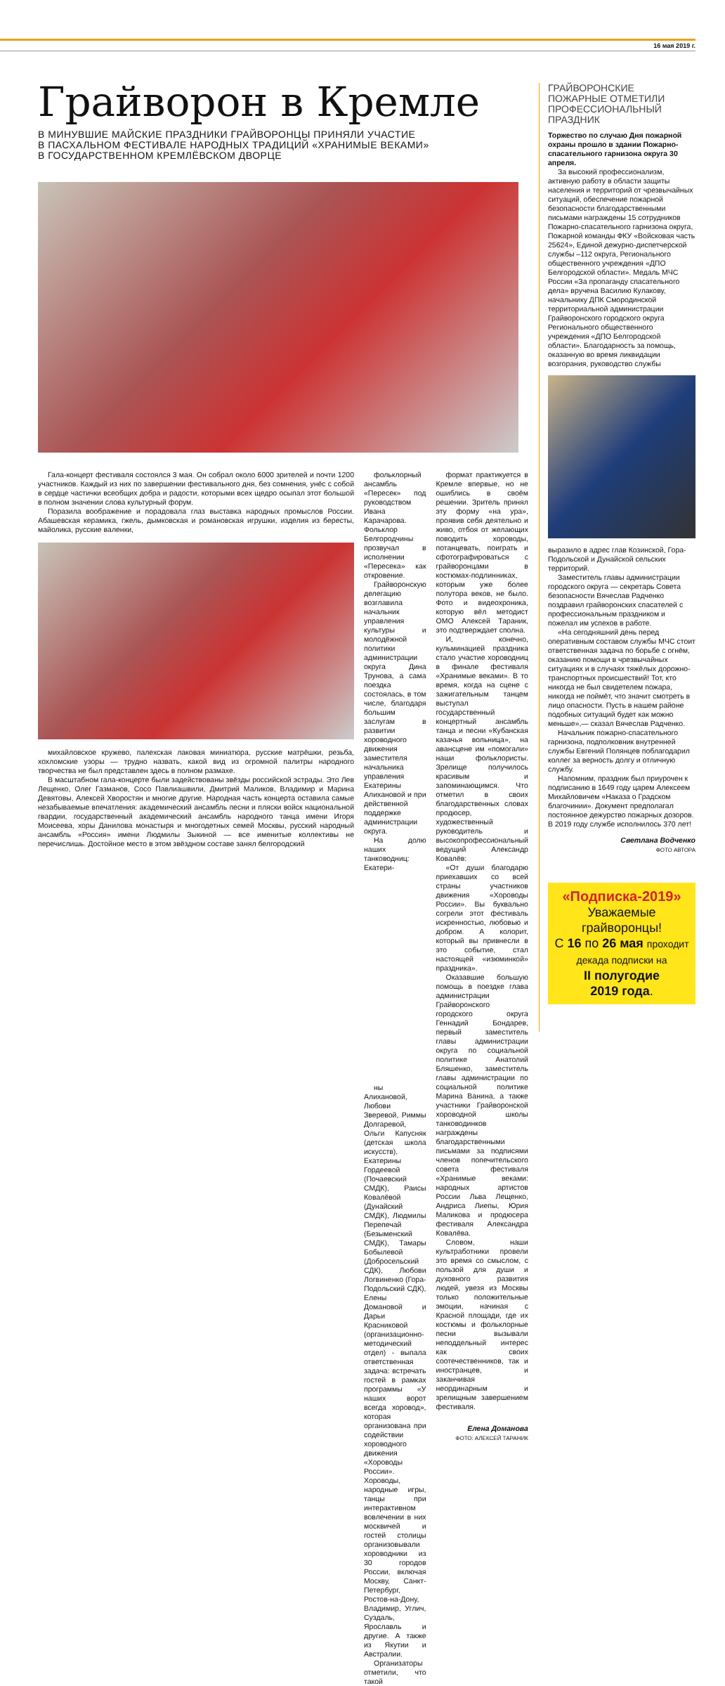16 мая 2019 г.
Грайворон в Кремле
В МИНУВШИЕ МАЙСКИЕ ПРАЗДНИКИ ГРАЙВОРОНЦЫ ПРИНЯЛИ УЧАСТИЕ
В ПАСХАЛЬНОМ ФЕСТИВАЛЕ НАРОДНЫХ ТРАДИЦИЙ «ХРАНИМЫЕ ВЕКАМИ»
В ГОСУДАРСТВЕННОМ КРЕМЛЁВСКОМ ДВОРЦЕ
Гала-концерт фестиваля состоялся 3 мая. Он собрал около 6000 зрителей и почти 1200 участников. Каждый из них по завершении фестивального дня, без сомнения, унёс с собой в сердце частички всеобщих добра и радости, которыми всех щедро осыпал этот большой в полном значении слова культурный форум.
Поразила воображение и порадовала глаз выставка народных промыслов России. Абашевская керамика, гжель, дымковская и романовская игрушки, изделия из бересты, майолика, русские валенки,
михайловское кружево, палехская лаковая миниатюра, русские матрёшки, резьба, хохломские узоры — трудно назвать, какой вид из огромной палитры народного творчества не был представлен здесь в полном размахе.
В масштабном гала-концерте были задействованы звёзды российской эстрады. Это Лев Лещенко, Олег Газманов, Сосо Павлиашвили, Дмитрий Маликов, Владимир и Марина Девятовы, Алексей Хворостян и многие другие. Народная часть концерта оставила самые незабываемые впечатления: академический ансамбль песни и пляски войск национальной гвардии, государственный академический ансамбль народного танца имени Игоря Моисеева, хоры Данилова монастыря и многодетных семей Москвы, русский народный ансамбль «Россия» имени Людмилы Зыкиной — все именитые коллективы не перечислишь. Достойное место в этом звёздном составе занял белгородский
фольклорный ансамбль «Пересек» под руководством Ивана Карачарова. Фольклор Белгородчины прозвучал в исполнении «Пересека» как откровение.
Грайворонскую делегацию возглавила начальник управления культуры и молодёжной политики администрации округа Дина Трунова, а сама поездка состоялась, в том числе, благодаря большим заслугам в развитии хороводного движения заместителя начальника управления Екатерины Алихановой и при действенной поддержке администрации округа.
На долю наших танководниц: Екатери-
ны Алихановой, Любови Зверевой, Риммы Долгаревой, Ольги Капусняк (детская школа искусств), Екатерины Гордеевой (Почаевский СМДК), Раисы Ковалёвой (Дунайский СМДК), Людмилы Перепечай (Безыменский СМДК), Тамары Бобылевой (Добросельский СДК), Любови Логвиненко (Гора-Подольский СДК), Елены Домановой и Дарьи Красниковой (организационно-методический отдел) - выпала ответственная задача: встречать гостей в рамках программы «У наших ворот всегда хоровод», которая организована при содействии хороводного движения «Хороводы России». Хороводы, народные игры, танцы при интерактивном вовлечении в них москвичей и гостей столицы организовывали хороводники из 30 городов России, включая Москву, Санкт-Петербург, Ростов-на-Дону, Владимир, Углич, Суздаль, Ярославль и другие. А также из Якутии и Австралии.
Организаторы отметили, что такой
формат практикуется в Кремле впервые, но не ошиблись в своём решении. Зритель принял эту форму «на ура», проявив себя деятельно и живо, отбоя от желающих поводить хороводы, потанцевать, поиграть и сфотографироваться с грайворонцами в костюмах-подлинниках, которым уже более полутора веков, не было. Фото и видеохроника, которую вёл методист ОМО Алексей Тараник, это подтверждает сполна.
И, конечно, кульминацией праздника стало участие хороводниц в финале фестиваля «Хранимые веками». В то время, когда на сцене с зажигательным танцем выступал государственный концертный ансамбль танца и песни «Кубанская казачья вольница», на авансцене им «помогали» наши фольклористы. Зрелище получилось красивым и запоминающимся. Что отметил в своих благодарственных словах продюсер, художественный руководитель и высокопрофессиональный ведущий Александр Ковалёв:
«От души благодарю приехавших со всей страны участников движения «Хороводы России». Вы буквально согрели этот фестиваль искренностью, любовью и добром. А колорит, который вы привнесли в это событие, стал настоящей «изюминкой» праздника».
Оказавшие большую помощь в поездке глава администрации Грайворонского городского округа Геннадий Бондарев, первый заместитель главы администрации округа по социальной политике Анатолий Бляшенко, заместитель главы администрации по социальной политике Марина Ванина, а также участники Грайворонской хороводной школы танководинков награждены благодарственными письмами за подписями членов попечительского совета фестиваля «Хранимые веками: народных артистов России Льва Лещенко, Андриса Лиепы, Юрия Маликова и продюсера фестиваля Александра Ковалёва.
Словом, наши культработники провели это время со смыслом, с пользой для души и духовного развития людей, увезя из Москвы только положительные эмоции, начиная с Красной площади, где их костюмы и фольклорные песни вызывали неподдельный интерес как своих соотечественников, так и иностранцев, и заканчивая неординарным и зрелищным завершением фестиваля.
Елена Доманова
ФОТО: АЛЕКСЕЙ ТАРАНИК
ГРАЙВОРОНСКИЕ ПОЖАРНЫЕ ОТМЕТИЛИ ПРОФЕССИОНАЛЬНЫЙ ПРАЗДНИК
Торжество по случаю Дня пожарной охраны прошло в здании Пожарно-спасательного гарнизона округа 30 апреля.
За высокий профессионализм, активную работу в области защиты населения и территорий от чрезвычайных ситуаций, обеспечение пожарной безопасности благодарственными письмами награждены 15 сотрудников Пожарно-спасательного гарнизона округа, Пожарной команды ФКУ «Войсковая часть 25624», Единой дежурно-диспетчерской службы –112 округа, Регионального общественного учреждения «ДПО Белгородской области». Медаль МЧС России «За пропаганду спасательного дела» вручена Василию Кулакову, начальнику ДПК Смородинской территориальной администрации Грайворонского городского округа Регионального общественного учреждения «ДПО Белгородской области». Благодарность за помощь, оказанную во время ликвидации возгорания, руководство службы
выразило в адрес глав Козинской, Гора-Подольской и Дунайской сельских территорий.
Заместитель главы администрации городского округа — секретарь Совета безопасности Вячеслав Радченко поздравил грайворонских спасателей с профессиональным праздником и пожелал им успехов в работе.
«На сегодняшний день перед оперативным составом службы МЧС стоит ответственная задача по борьбе с огнём, оказанию помощи в чрезвычайных ситуациях и в случаях тяжёлых дорожно-транспортных происшествий! Тот, кто никогда не был свидетелем пожара, никогда не поймёт, что значит смотреть в лицо опасности. Пусть в нашем районе подобных ситуаций будет как можно меньше»,— сказал Вячеслав Радченко.
Начальник пожарно-спасательного гарнизона, подполковник внутренней службы Евгений Полянцев поблагодарил коллег за верность долгу и отличную службу.
Напомним, праздник был приурочен к подписанию в 1649 году царем Алексеем Михайловичем «Наказа о Градском благочинии». Документ предполагал постоянное дежурство пожарных дозоров. В 2019 году службе исполнилось 370 лет!
Светлана Водченко
ФОТО АВТОРА
«Подписка-2019»
Уважаемые грайворонцы!
С 16 по 26 мая проходит декада подписки на
II полугодие
2019 года.